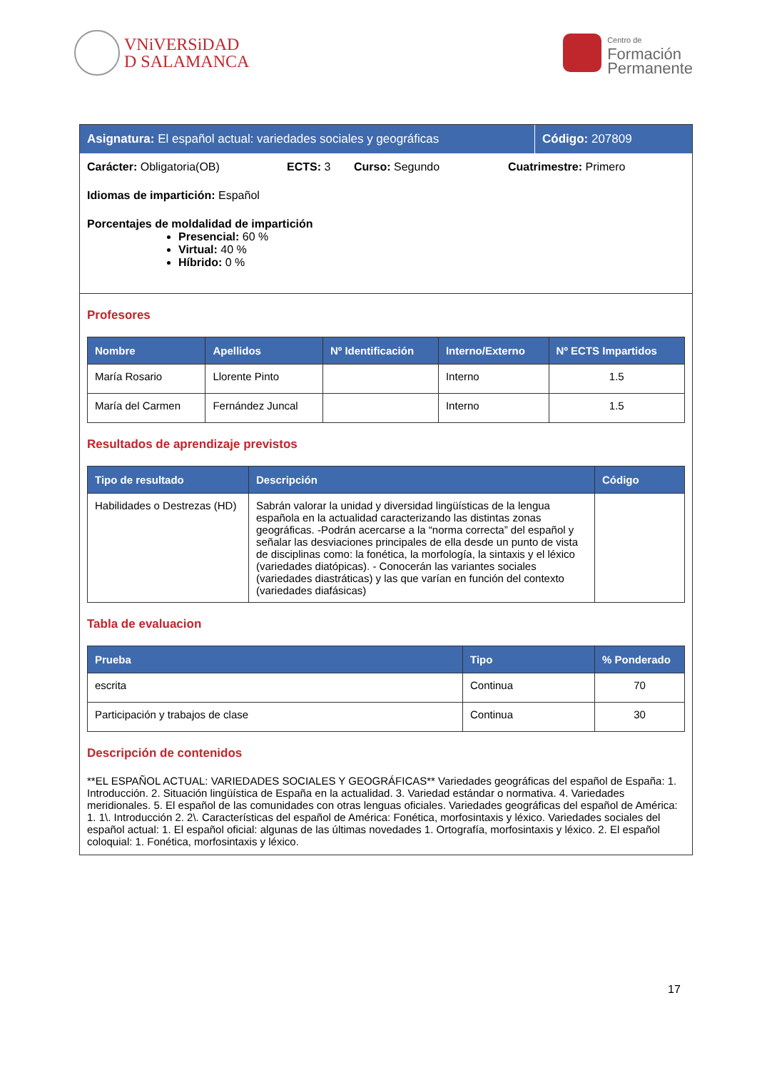VNiVERSiDAD
D SALAMANCA
Centro de
Formación
Permanente
Asignatura: El español actual: variedades sociales y geográficas
Código: 207809
Carácter: Obligatoria(OB) ECTS: 3 Curso: Segundo Cuatrimestre: Primero
Idiomas de impartición: Español
Porcentajes de moldalidad de impartición
Presencial: 60 %
Virtual: 40 %
Híbrido: 0 %
Profesores
| Nombre | Apellidos | Nº Identificación | Interno/Externo | Nº ECTS Impartidos |
| --- | --- | --- | --- | --- |
| María Rosario | Llorente Pinto | | Interno | 1.5 |
| María del Carmen | Fernández Juncal | | Interno | 1.5 |
Resultados de aprendizaje previstos
| Tipo de resultado | Descripción | Código |
| --- | --- | --- |
| Habilidades o Destrezas (HD) | Sabrán valorar la unidad y diversidad lingüísticas de la lengua española en la actualidad caracterizando las distintas zonas geográficas. -Podrán acercarse a la “norma correcta” del español y señalar las desviaciones principales de ella desde un punto de vista de disciplinas como: la fonética, la morfología, la sintaxis y el léxico (variedades diatópicas). - Conocerán las variantes sociales (variedades diastráticas) y las que varían en función del contexto (variedades diafásicas) | |
Tabla de evaluacion
| Prueba | Tipo | % Ponderado |
| --- | --- | --- |
| escrita | Continua | 70 |
| Participación y trabajos de clase | Continua | 30 |
Descripción de contenidos
**EL ESPAÑOL ACTUAL: VARIEDADES SOCIALES Y GEOGRÁFICAS** Variedades geográficas del español de España: 1. Introducción. 2. Situación lingüística de España en la actualidad. 3. Variedad estándar o normativa. 4. Variedades meridionales. 5. El español de las comunidades con otras lenguas oficiales. Variedades geográficas del español de América: 1. 1\. Introducción 2. 2\. Características del español de América: Fonética, morfosintaxis y léxico. Variedades sociales del español actual: 1. El español oficial: algunas de las últimas novedades 1. Ortografía, morfosintaxis y léxico. 2. El español coloquial: 1. Fonética, morfosintaxis y léxico.
17